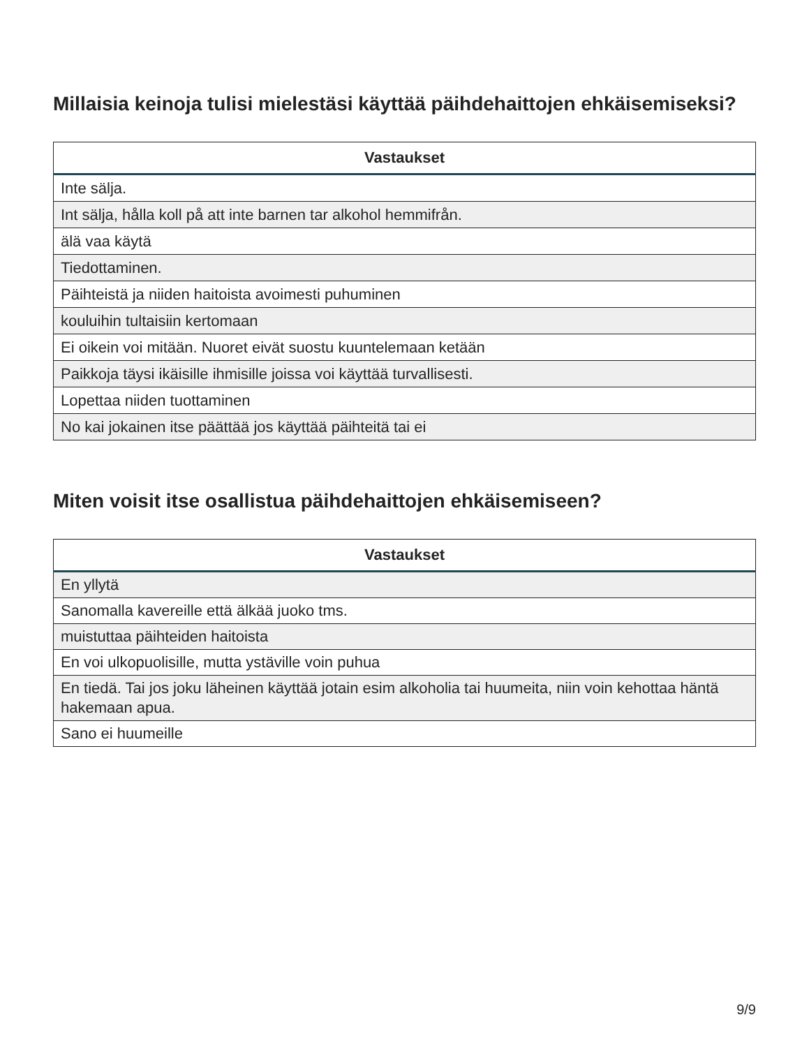Millaisia keinoja tulisi mielestäsi käyttää päihdehaittojen ehkäisemiseksi?
| Vastaukset |
| --- |
| Inte sälja. |
| Int sälja, hålla koll på att inte barnen tar alkohol hemmifrån. |
| älä vaa käytä |
| Tiedottaminen. |
| Päihteistä ja niiden haitoista avoimesti puhuminen |
| kouluihin tultaisiin kertomaan |
| Ei oikein voi mitään. Nuoret eivät suostu kuuntelemaan ketään |
| Paikkoja täysi ikäisille ihmisille joissa voi käyttää turvallisesti. |
| Lopettaa niiden tuottaminen |
| No kai jokainen itse päättää jos käyttää päihteitä tai ei |
Miten voisit itse osallistua päihdehaittojen ehkäisemiseen?
| Vastaukset |
| --- |
| En yllytä |
| Sanomalla kavereille että älkää juoko tms. |
| muistuttaa päihteiden haitoista |
| En voi ulkopuolisille, mutta ystäville voin puhua |
| En tiedä. Tai jos joku läheinen käyttää jotain esim alkoholia tai huumeita, niin voin kehottaa häntä hakemaan apua. |
| Sano ei huumeille |
9/9